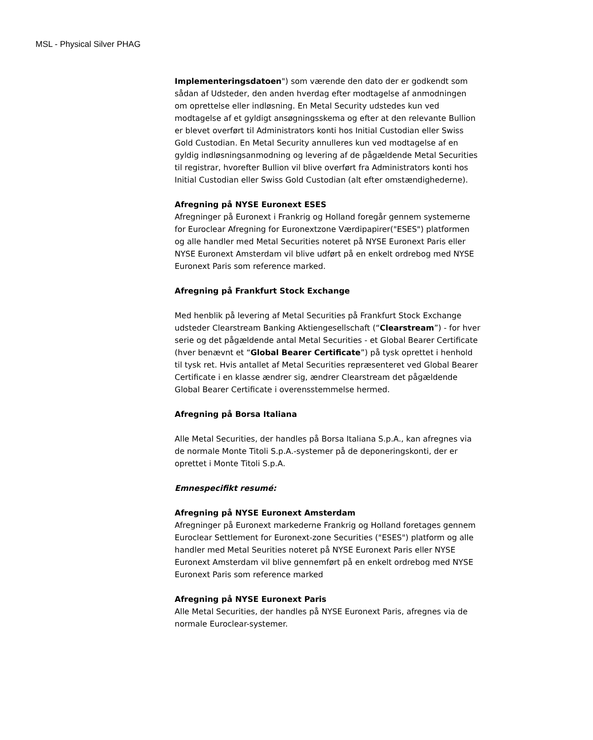MSL - Physical Silver PHAG
Implementeringsdatoen") som værende den dato der er godkendt som sådan af Udsteder, den anden hverdag efter modtagelse af anmodningen om oprettelse eller indløsning. En Metal Security udstedes kun ved modtagelse af et gyldigt ansøgningsskema og efter at den relevante Bullion er blevet overført til Administrators konti hos Initial Custodian eller Swiss Gold Custodian. En Metal Security annulleres kun ved modtagelse af en gyldig indløsningsanmodning og levering af de pågældende Metal Securities til registrar, hvorefter Bullion vil blive overført fra Administrators konti hos Initial Custodian eller Swiss Gold Custodian (alt efter omstændighederne).
Afregning på NYSE Euronext ESES
Afregninger på Euronext i Frankrig og Holland foregår gennem systemerne for Euroclear Afregning for Euronextzone Værdipapirer("ESES") platformen og alle handler med Metal Securities noteret på NYSE Euronext Paris eller NYSE Euronext Amsterdam vil blive udført på en enkelt ordrebog med NYSE Euronext Paris som reference marked.
Afregning på Frankfurt Stock Exchange
Med henblik på levering af Metal Securities på Frankfurt Stock Exchange udsteder Clearstream Banking Aktiengesellschaft (“Clearstream”) - for hver serie og det pågældende antal Metal Securities - et Global Bearer Certificate (hver benævnt et “Global Bearer Certificate”) på tysk oprettet i henhold til tysk ret. Hvis antallet af Metal Securities repræsenteret ved Global Bearer Certificate i en klasse ændrer sig, ændrer Clearstream det pågældende Global Bearer Certificate i overensstemmelse hermed.
Afregning på Borsa Italiana
Alle Metal Securities, der handles på Borsa Italiana S.p.A., kan afregnes via de normale Monte Titoli S.p.A.-systemer på de deponeringskonti, der er oprettet i Monte Titoli S.p.A.
Emnespecifikt resumé:
Afregning på NYSE Euronext Amsterdam
Afregninger på Euronext markederne Frankrig og Holland foretages gennem Euroclear Settlement for Euronext-zone Securities ("ESES") platform og alle handler med Metal Seurities noteret på NYSE Euronext Paris eller NYSE Euronext Amsterdam vil blive gennemført på en enkelt ordrebog med NYSE Euronext Paris som reference marked
Afregning på NYSE Euronext Paris
Alle Metal Securities, der handles på NYSE Euronext Paris, afregnes via de normale Euroclear-systemer.